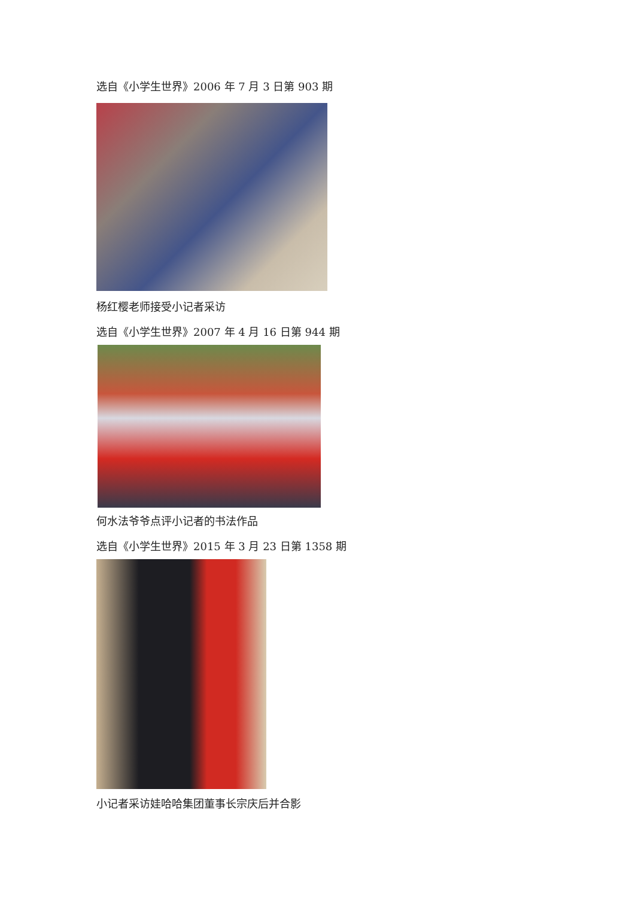选自《小学生世界》2006 年 7 月 3 日第 903 期
杨红樱老师接受小记者采访
选自《小学生世界》2007 年 4 月 16 日第 944 期
何水法爷爷点评小记者的书法作品
选自《小学生世界》2015 年 3 月 23 日第 1358 期
小记者采访娃哈哈集团董事长宗庆后并合影